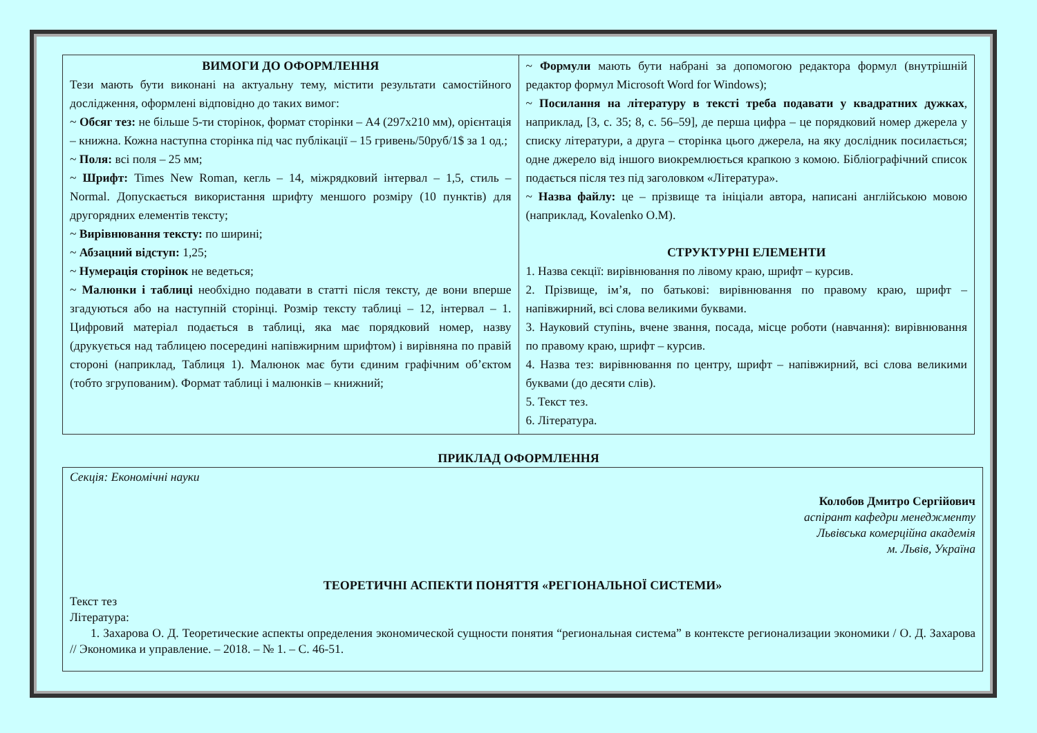| ВИМОГИ ДО ОФОРМЛЕННЯ Тези мають бути виконані на актуальну тему, містити результати самостійного дослідження, оформлені відповідно до таких вимог: ~ Обсяг тез: не більше 5-ти сторінок, формат сторінки – А4 (297х210 мм), орієнтація – книжна. Кожна наступна сторінка під час публікації – 15 гривень/50руб/1$ за 1 од.; ~ Поля: всі поля – 25 мм; ~ Шрифт: Times New Roman, кегль – 14, міжрядковий інтервал – 1,5, стиль – Normal. Допускається використання шрифту меншого розміру (10 пунктів) для другорядних елементів тексту; ~ Вирівнювання тексту: по ширині; ~ Абзацний відступ: 1,25; ~ Нумерація сторінок не ведеться; ~ Малюнки і таблиці необхідно подавати в статті після тексту, де вони вперше згадуються або на наступній сторінці. Розмір тексту таблиці – 12, інтервал – 1. Цифровий матеріал подається в таблиці, яка має порядковий номер, назву (друкується над таблицею посередині напівжирним шрифтом) і вирівняна по правій стороні (наприклад, Таблиця 1). Малюнок має бути єдиним графічним об’єктом (тобто згрупованим). Формат таблиці і малюнків – книжний; | ~ Формули мають бути набрані за допомогою редактора формул (внутрішній редактор формул Microsoft Word for Windows); ~ Посилання на літературу в тексті треба подавати у квадратних дужках , наприклад, [3, с. 35; 8, с. 56–59], де перша цифра – це порядковий номер джерела у списку літератури, а друга – сторінка цього джерела, на яку дослідник посилається; одне джерело від іншого виокремлюється крапкою з комою. Бібліографічний список подається після тез під заголовком «Література». ~ Назва файлу: це – прізвище та ініціали автора, написані англійською мовою (наприклад, Kovalenko O.M). СТРУКТУРНІ ЕЛЕМЕНТИ 1. Назва секції: вирівнювання по лівому краю, шрифт – курсив. 2. Прізвище, ім’я, по батькові: вирівнювання по правому краю, шрифт – напівжирний, всі слова великими буквами. 3. Науковий ступінь, вчене звання, посада, місце роботи (навчання): вирівнювання по правому краю, шрифт – курсив. 4. Назва тез: вирівнювання по центру, шрифт – напівжирний, всі слова великими буквами (до десяти слів). 5. Текст тез. 6. Література. |
ПРИКЛАД ОФОРМЛЕННЯ
Секція: Економічні науки
Колобов Дмитро Сергійович
аспірант кафедри менеджменту
Львівська комерційна академія
м. Львів, Україна
ТЕОРЕТИЧНІ АСПЕКТИ ПОНЯТТЯ «РЕГІОНАЛЬНОЇ СИСТЕМИ»
Текст тез
Література:
1. Захарова О. Д. Теоретические аспекты определения экономической сущности понятия “региональная система” в контексте регионализации экономики / О. Д. Захарова // Экономика и управление. – 2018. – № 1. – С. 46-51.